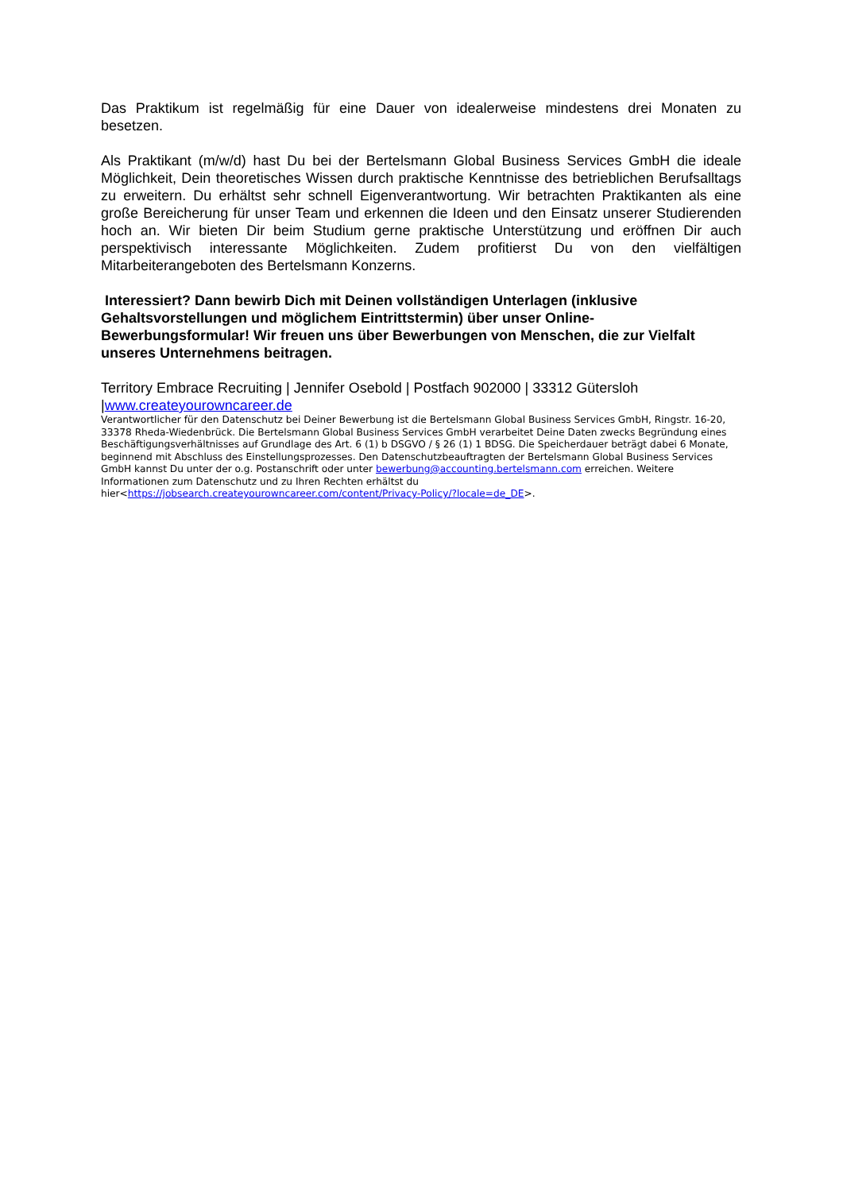Das Praktikum ist regelmäßig für eine Dauer von idealerweise mindestens drei Monaten zu besetzen.
Als Praktikant (m/w/d) hast Du bei der Bertelsmann Global Business Services GmbH die ideale Möglichkeit, Dein theoretisches Wissen durch praktische Kenntnisse des betrieblichen Berufsalltags zu erweitern. Du erhältst sehr schnell Eigenverantwortung. Wir betrachten Praktikanten als eine große Bereicherung für unser Team und erkennen die Ideen und den Einsatz unserer Studierenden hoch an. Wir bieten Dir beim Studium gerne praktische Unterstützung und eröffnen Dir auch perspektivisch interessante Möglichkeiten. Zudem profitierst Du von den vielfältigen Mitarbeiterangeboten des Bertelsmann Konzerns.
Interessiert? Dann bewirb Dich mit Deinen vollständigen Unterlagen (inklusive Gehaltsvorstellungen und möglichem Eintrittstermin) über unser Online-Bewerbungsformular! Wir freuen uns über Bewerbungen von Menschen, die zur Vielfalt unseres Unternehmens beitragen.
Territory Embrace Recruiting | Jennifer Osebold | Postfach 902000 | 33312 Gütersloh |www.createyourowncareer.de
Verantwortlicher für den Datenschutz bei Deiner Bewerbung ist die Bertelsmann Global Business Services GmbH, Ringstr. 16-20, 33378 Rheda-Wiedenbrück. Die Bertelsmann Global Business Services GmbH verarbeitet Deine Daten zwecks Begründung eines Beschäftigungsverhältnisses auf Grundlage des Art. 6 (1) b DSGVO / § 26 (1) 1 BDSG. Die Speicherdauer beträgt dabei 6 Monate, beginnend mit Abschluss des Einstellungsprozesses. Den Datenschutzbeauftragten der Bertelsmann Global Business Services GmbH kannst Du unter der o.g. Postanschrift oder unter bewerbung@accounting.bertelsmann.com erreichen. Weitere Informationen zum Datenschutz und zu Ihren Rechten erhältst du hier<https://jobsearch.createyourowncareer.com/content/Privacy-Policy/?locale=de_DE>.